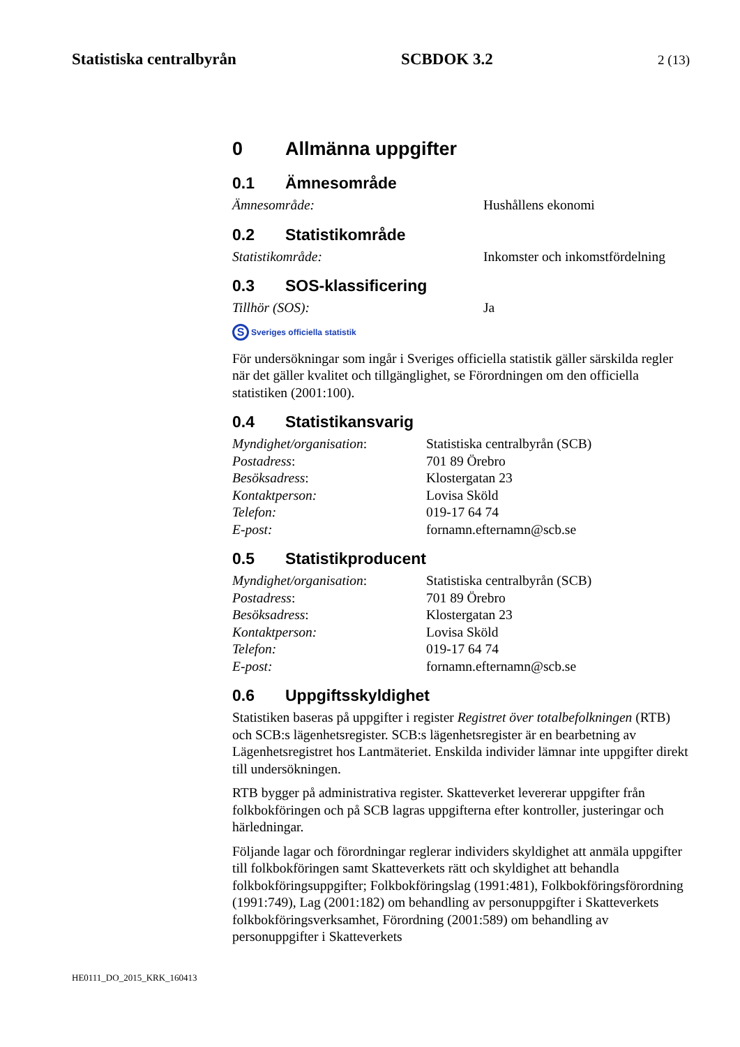Statistiska centralbyrån SCBDOK 3.2 2 (13)
0 Allmänna uppgifter
0.1 Ämnesområde
Ämnesområde:
Hushållens ekonomi
0.2 Statistikområde
Statistikområde:
Inkomster och inkomstfördelning
0.3 SOS-klassificering
Tillhör (SOS):
Ja
S Sveriges officiella statistik
För undersökningar som ingår i Sveriges officiella statistik gäller särskilda regler när det gäller kvalitet och tillgänglighet, se Förordningen om den officiella statistiken (2001:100).
0.4 Statistikansvarig
Myndighet/organisation:
Statistiska centralbyrån (SCB)
Postadress:
701 89 Örebro
Besöksadress:
Klostergatan 23
Kontaktperson:
Lovisa Sköld
Telefon:
019-17 64 74
E-post:
fornamn.efternamn@scb.se
0.5 Statistikproducent
Myndighet/organisation:
Statistiska centralbyrån (SCB)
Postadress:
701 89 Örebro
Besöksadress:
Klostergatan 23
Kontaktperson:
Lovisa Sköld
Telefon:
019-17 64 74
E-post:
fornamn.efternamn@scb.se
0.6 Uppgiftsskyldighet
Statistiken baseras på uppgifter i register Registret över totalbefolkningen (RTB) och SCB:s lägenhetsregister. SCB:s lägenhetsregister är en bearbetning av Lägenhetsregistret hos Lantmäteriet. Enskilda individer lämnar inte uppgifter direkt till undersökningen.
RTB bygger på administrativa register. Skatteverket levererar uppgifter från folkbokföringen och på SCB lagras uppgifterna efter kontroller, justeringar och härledningar.
Följande lagar och förordningar reglerar individers skyldighet att anmäla uppgifter till folkbokföringen samt Skatteverkets rätt och skyldighet att behandla folkbokföringsuppgifter; Folkbokföringslag (1991:481), Folkbokföringsförordning (1991:749), Lag (2001:182) om behandling av personuppgifter i Skatteverkets folkbokföringsverksamhet, Förordning (2001:589) om behandling av personuppgifter i Skatteverkets
HE0111_DO_2015_KRK_160413